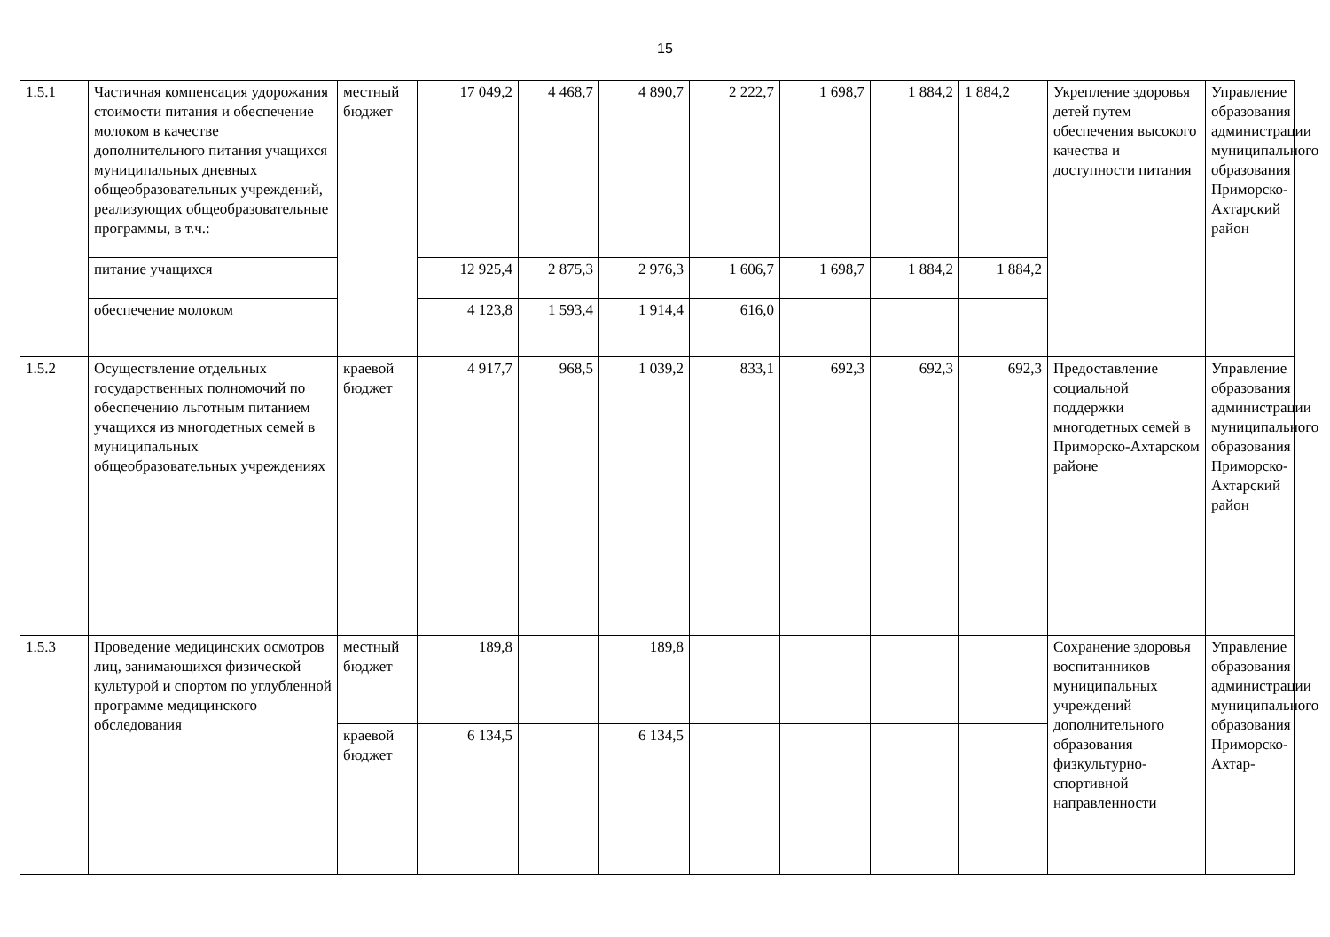15
| 1.5.1 | Частичная компенсация удорожания стоимости питания и обеспечение молоком в качестве дополнительного питания учащихся муниципальных дневных общеобразовательных учреждений, реализующих общеобразовательные программы, в т.ч.: | местный бюджет | 17 049,2 | 4 468,7 | 4 890,7 | 2 222,7 | 1 698,7 | 1 884,2 | 1 884,2 | Укрепление здоровья детей путем обеспечения высокого качества и доступности питания | Управление образования администрации муниципального образования Приморско-Ахтарский район |
| | питание учащихся | | 12 925,4 | 2 875,3 | 2 976,3 | 1 606,7 | 1 698,7 | 1 884,2 | 1 884,2 | | |
| | обеспечение молоком | | 4 123,8 | 1 593,4 | 1 914,4 | 616,0 | | | | | |
| 1.5.2 | Осуществление отдельных государственных полномочий по обеспечению льготным питанием учащихся из многодетных семей в муниципальных общеобразовательных учреждениях | краевой бюджет | 4 917,7 | 968,5 | 1 039,2 | 833,1 | 692,3 | 692,3 | 692,3 | Предоставление социальной поддержки многодетных семей в Приморско-Ахтарском районе | Управление образования администрации муниципального образования Приморско-Ахтарский район |
| 1.5.3 | Проведение медицинских осмотров лиц, занимающихся физической культурой и спортом по углубленной программе медицинского обследования | местный бюджет | 189,8 | | 189,8 | | | | | Сохранение здоровья воспитанников муниципальных учреждений дополнительного образования физкультурно-спортивной направленности | Управление образования администрации муниципального образования Приморско-Ахтар- |
| | | краевой бюджет | 6 134,5 | | 6 134,5 | | | | | | |